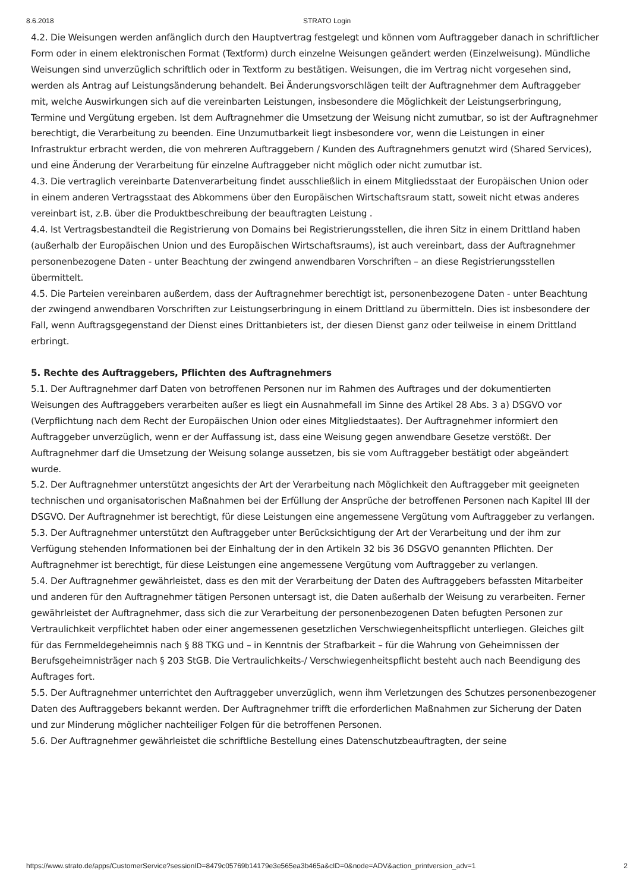8.6.2018 STRATO Login
4.2. Die Weisungen werden anfänglich durch den Hauptvertrag festgelegt und können vom Auftraggeber danach in schriftlicher Form oder in einem elektronischen Format (Textform) durch einzelne Weisungen geändert werden (Einzelweisung). Mündliche Weisungen sind unverzüglich schriftlich oder in Textform zu bestätigen. Weisungen, die im Vertrag nicht vorgesehen sind, werden als Antrag auf Leistungsänderung behandelt. Bei Änderungsvorschlägen teilt der Auftragnehmer dem Auftraggeber mit, welche Auswirkungen sich auf die vereinbarten Leistungen, insbesondere die Möglichkeit der Leistungserbringung, Termine und Vergütung ergeben. Ist dem Auftragnehmer die Umsetzung der Weisung nicht zumutbar, so ist der Auftragnehmer berechtigt, die Verarbeitung zu beenden. Eine Unzumutbarkeit liegt insbesondere vor, wenn die Leistungen in einer Infrastruktur erbracht werden, die von mehreren Auftraggebern / Kunden des Auftragnehmers genutzt wird (Shared Services), und eine Änderung der Verarbeitung für einzelne Auftraggeber nicht möglich oder nicht zumutbar ist.
4.3. Die vertraglich vereinbarte Datenverarbeitung findet ausschließlich in einem Mitgliedsstaat der Europäischen Union oder in einem anderen Vertragsstaat des Abkommens über den Europäischen Wirtschaftsraum statt, soweit nicht etwas anderes vereinbart ist, z.B. über die Produktbeschreibung der beauftragten Leistung .
4.4. Ist Vertragsbestandteil die Registrierung von Domains bei Registrierungsstellen, die ihren Sitz in einem Drittland haben (außerhalb der Europäischen Union und des Europäischen Wirtschaftsraums), ist auch vereinbart, dass der Auftragnehmer personenbezogene Daten - unter Beachtung der zwingend anwendbaren Vorschriften – an diese Registrierungsstellen übermittelt.
4.5. Die Parteien vereinbaren außerdem, dass der Auftragnehmer berechtigt ist, personenbezogene Daten - unter Beachtung der zwingend anwendbaren Vorschriften zur Leistungserbringung in einem Drittland zu übermitteln. Dies ist insbesondere der Fall, wenn Auftragsgegenstand der Dienst eines Drittanbieters ist, der diesen Dienst ganz oder teilweise in einem Drittland erbringt.
5. Rechte des Auftraggebers, Pflichten des Auftragnehmers
5.1. Der Auftragnehmer darf Daten von betroffenen Personen nur im Rahmen des Auftrages und der dokumentierten Weisungen des Auftraggebers verarbeiten außer es liegt ein Ausnahmefall im Sinne des Artikel 28 Abs. 3 a) DSGVO vor (Verpflichtung nach dem Recht der Europäischen Union oder eines Mitgliedstaates). Der Auftragnehmer informiert den Auftraggeber unverzüglich, wenn er der Auffassung ist, dass eine Weisung gegen anwendbare Gesetze verstößt. Der Auftragnehmer darf die Umsetzung der Weisung solange aussetzen, bis sie vom Auftraggeber bestätigt oder abgeändert wurde.
5.2. Der Auftragnehmer unterstützt angesichts der Art der Verarbeitung nach Möglichkeit den Auftraggeber mit geeigneten technischen und organisatorischen Maßnahmen bei der Erfüllung der Ansprüche der betroffenen Personen nach Kapitel III der DSGVO. Der Auftragnehmer ist berechtigt, für diese Leistungen eine angemessene Vergütung vom Auftraggeber zu verlangen.
5.3. Der Auftragnehmer unterstützt den Auftraggeber unter Berücksichtigung der Art der Verarbeitung und der ihm zur Verfügung stehenden Informationen bei der Einhaltung der in den Artikeln 32 bis 36 DSGVO genannten Pflichten. Der Auftragnehmer ist berechtigt, für diese Leistungen eine angemessene Vergütung vom Auftraggeber zu verlangen.
5.4. Der Auftragnehmer gewährleistet, dass es den mit der Verarbeitung der Daten des Auftraggebers befassten Mitarbeiter und anderen für den Auftragnehmer tätigen Personen untersagt ist, die Daten außerhalb der Weisung zu verarbeiten. Ferner gewährleistet der Auftragnehmer, dass sich die zur Verarbeitung der personenbezogenen Daten befugten Personen zur Vertraulichkeit verpflichtet haben oder einer angemessenen gesetzlichen Verschwiegenheitspflicht unterliegen. Gleiches gilt für das Fernmeldegeheimnis nach § 88 TKG und – in Kenntnis der Strafbarkeit – für die Wahrung von Geheimnissen der Berufsgeheimnisträger nach § 203 StGB. Die Vertraulichkeits-/ Verschwiegenheitspflicht besteht auch nach Beendigung des Auftrages fort.
5.5. Der Auftragnehmer unterrichtet den Auftraggeber unverzüglich, wenn ihm Verletzungen des Schutzes personenbezogener Daten des Auftraggebers bekannt werden. Der Auftragnehmer trifft die erforderlichen Maßnahmen zur Sicherung der Daten und zur Minderung möglicher nachteiliger Folgen für die betroffenen Personen.
5.6. Der Auftragnehmer gewährleistet die schriftliche Bestellung eines Datenschutzbeauftragten, der seine
https://www.strato.de/apps/CustomerService?sessionID=8479c05769b14179e3e565ea3b465a&cID=0&node=ADV&action_printversion_adv=1 2